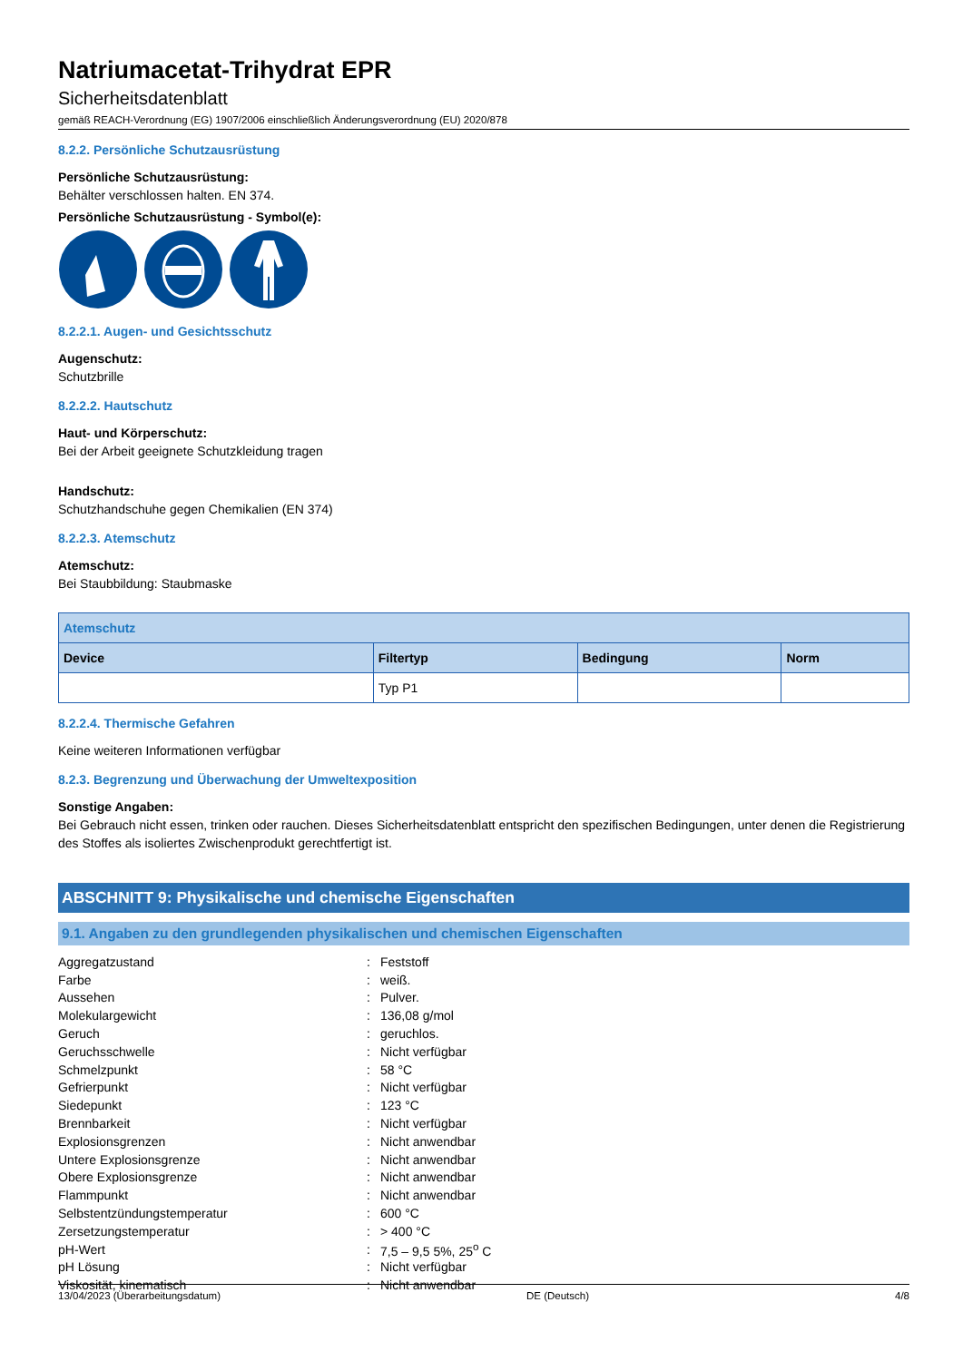Natriumacetat-Trihydrat EPR
Sicherheitsdatenblatt
gemäß REACH-Verordnung (EG) 1907/2006 einschließlich Änderungsverordnung (EU) 2020/878
8.2.2. Persönliche Schutzausrüstung
Persönliche Schutzausrüstung:
Behälter verschlossen halten. EN 374.
Persönliche Schutzausrüstung - Symbol(e):
8.2.2.1. Augen- und Gesichtsschutz
Augenschutz:
Schutzbrille
8.2.2.2. Hautschutz
Haut- und Körperschutz:
Bei der Arbeit geeignete Schutzkleidung tragen
Handschutz:
Schutzhandschuhe gegen Chemikalien (EN 374)
8.2.2.3. Atemschutz
Atemschutz:
Bei Staubbildung: Staubmaske
| Atemschutz | | | |
| --- | --- | --- | --- |
| Device | Filtertyp | Bedingung | Norm |
| | Typ P1 | | |
8.2.2.4. Thermische Gefahren
Keine weiteren Informationen verfügbar
8.2.3. Begrenzung und Überwachung der Umweltexposition
Sonstige Angaben:
Bei Gebrauch nicht essen, trinken oder rauchen. Dieses Sicherheitsdatenblatt entspricht den spezifischen Bedingungen, unter denen die Registrierung des Stoffes als isoliertes Zwischenprodukt gerechtfertigt ist.
ABSCHNITT 9: Physikalische und chemische Eigenschaften
9.1. Angaben zu den grundlegenden physikalischen und chemischen Eigenschaften
| Aggregatzustand | : | Feststoff |
| Farbe | : | weiß. |
| Aussehen | : | Pulver. |
| Molekulargewicht | : | 136,08 g/mol |
| Geruch | : | geruchlos. |
| Geruchsschwelle | : | Nicht verfügbar |
| Schmelzpunkt | : | 58 °C |
| Gefrierpunkt | : | Nicht verfügbar |
| Siedepunkt | : | 123 °C |
| Brennbarkeit | : | Nicht verfügbar |
| Explosionsgrenzen | : | Nicht anwendbar |
| Untere Explosionsgrenze | : | Nicht anwendbar |
| Obere Explosionsgrenze | : | Nicht anwendbar |
| Flammpunkt | : | Nicht anwendbar |
| Selbstentzündungstemperatur | : | 600 °C |
| Zersetzungstemperatur | : | > 400 °C |
| pH-Wert | : | 7,5 – 9,5 5%, 25<sup>o</sup> C |
| pH Lösung | : | Nicht verfügbar |
| Viskosität, kinematisch | : | Nicht anwendbar |
13/04/2023 (Überarbeitungsdatum) DE (Deutsch) 4/8